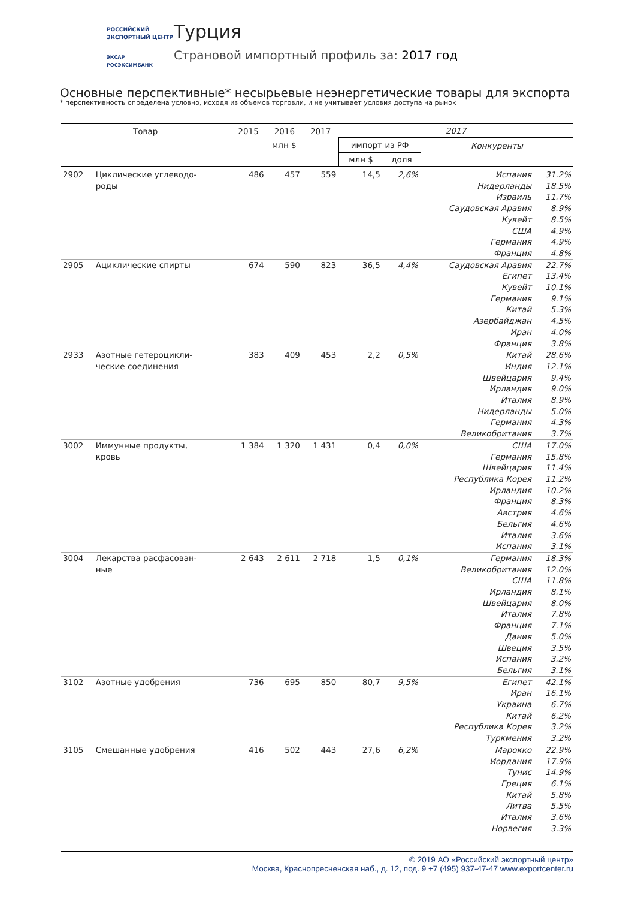РОССИЙСКИЙ
ЭКСПОРТНЫЙ ЦЕНТР
ЭКСАР
РОСЭКСИМБАНК
Турция
Страновой импортный профиль за: 2017 год
Основные перспективные* несырьевые неэнергетические товары для экспорта
* перспективность определена условно, исходя из объемов торговли, и не учитывает условия доступа на рынок
| Товар | | 2015 | 2016 | 2017 | 2017 | | | |
| --- | --- | --- | --- | --- | --- | --- | --- | --- |
| | | млн $ | | | импорт из РФ | | Конкуренты | |
| | | | | | млн $ | доля | | |
| 2902 | Циклические углеводо- роды | 486 | 457 | 559 | 14,5 | 2,6% | Испания | 31.2% |
| | | | | | | | Нидерланды | 18.5% |
| | | | | | | | Израиль | 11.7% |
| | | | | | | | Саудовская Аравия | 8.9% |
| | | | | | | | Кувейт | 8.5% |
| | | | | | | | США | 4.9% |
| | | | | | | | Германия | 4.9% |
| | | | | | | | Франция | 4.8% |
| 2905 | Ациклические спирты | 674 | 590 | 823 | 36,5 | 4,4% | Саудовская Аравия | 22.7% |
| | | | | | | | Египет | 13.4% |
| | | | | | | | Кувейт | 10.1% |
| | | | | | | | Германия | 9.1% |
| | | | | | | | Китай | 5.3% |
| | | | | | | | Азербайджан | 4.5% |
| | | | | | | | Иран | 4.0% |
| | | | | | | | Франция | 3.8% |
| 2933 | Азотные гетероцикли- ческие соединения | 383 | 409 | 453 | 2,2 | 0,5% | Китай | 28.6% |
| | | | | | | | Индия | 12.1% |
| | | | | | | | Швейцария | 9.4% |
| | | | | | | | Ирландия | 9.0% |
| | | | | | | | Италия | 8.9% |
| | | | | | | | Нидерланды | 5.0% |
| | | | | | | | Германия | 4.3% |
| | | | | | | | Великобритания | 3.7% |
| 3002 | Иммунные продукты, кровь | 1 384 | 1 320 | 1 431 | 0,4 | 0,0% | США | 17.0% |
| | | | | | | | Германия | 15.8% |
| | | | | | | | Швейцария | 11.4% |
| | | | | | | | Республика Корея | 11.2% |
| | | | | | | | Ирландия | 10.2% |
| | | | | | | | Франция | 8.3% |
| | | | | | | | Австрия | 4.6% |
| | | | | | | | Бельгия | 4.6% |
| | | | | | | | Италия | 3.6% |
| | | | | | | | Испания | 3.1% |
| 3004 | Лекарства расфасован- ные | 2 643 | 2 611 | 2 718 | 1,5 | 0,1% | Германия | 18.3% |
| | | | | | | | Великобритания | 12.0% |
| | | | | | | | США | 11.8% |
| | | | | | | | Ирландия | 8.1% |
| | | | | | | | Швейцария | 8.0% |
| | | | | | | | Италия | 7.8% |
| | | | | | | | Франция | 7.1% |
| | | | | | | | Дания | 5.0% |
| | | | | | | | Швеция | 3.5% |
| | | | | | | | Испания | 3.2% |
| | | | | | | | Бельгия | 3.1% |
| 3102 | Азотные удобрения | 736 | 695 | 850 | 80,7 | 9,5% | Египет | 42.1% |
| | | | | | | | Иран | 16.1% |
| | | | | | | | Украина | 6.7% |
| | | | | | | | Китай | 6.2% |
| | | | | | | | Республика Корея | 3.2% |
| | | | | | | | Туркмения | 3.2% |
| 3105 | Смешанные удобрения | 416 | 502 | 443 | 27,6 | 6,2% | Марокко | 22.9% |
| | | | | | | | Иордания | 17.9% |
| | | | | | | | Тунис | 14.9% |
| | | | | | | | Греция | 6.1% |
| | | | | | | | Китай | 5.8% |
| | | | | | | | Литва | 5.5% |
| | | | | | | | Италия | 3.6% |
| | | | | | | | Норвегия | 3.3% |
© 2019 АО «Российский экспортный центр»
Москва, Краснопресненская наб., д. 12, под. 9 +7 (495) 937-47-47 www.exportcenter.ru